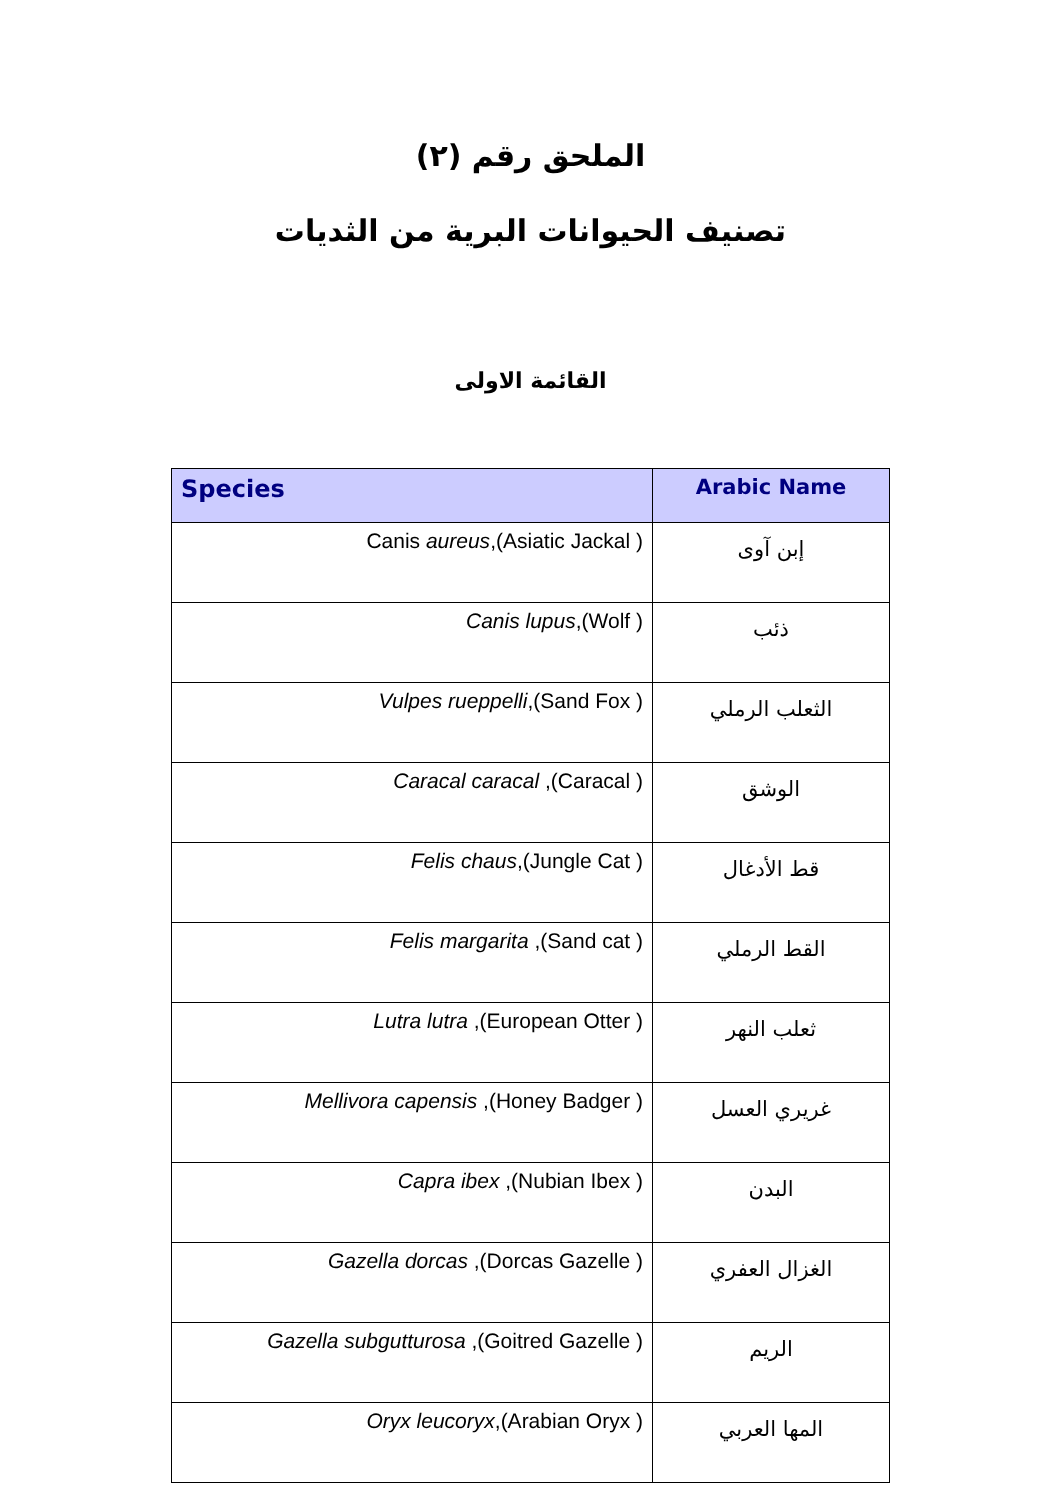الملحق رقم (٢)
تصنيف الحيوانات البرية من الثديات
القائمة الاولى
| Species | Arabic Name |
| --- | --- |
| Canis aureus ,(Asiatic Jackal ) | إبن آوى |
| Canis lupus ,(Wolf ) | ذئب |
| Vulpes rueppelli ,(Sand Fox ) | الثعلب الرملي |
| Caracal caracal ,(Caracal ) | الوشق |
| Felis chaus ,(Jungle Cat ) | قط الأدغال |
| Felis margarita ,(Sand cat ) | القط الرملي |
| Lutra lutra ,(European Otter ) | ثعلب النهر |
| Mellivora capensis ,(Honey Badger ) | غريري العسل |
| Capra ibex ,(Nubian Ibex ) | البدن |
| Gazella dorcas ,(Dorcas Gazelle ) | الغزال العفري |
| Gazella subgutturosa ,(Goitred Gazelle ) | الريم |
| Oryx leucoryx ,(Arabian Oryx ) | المها العربي |